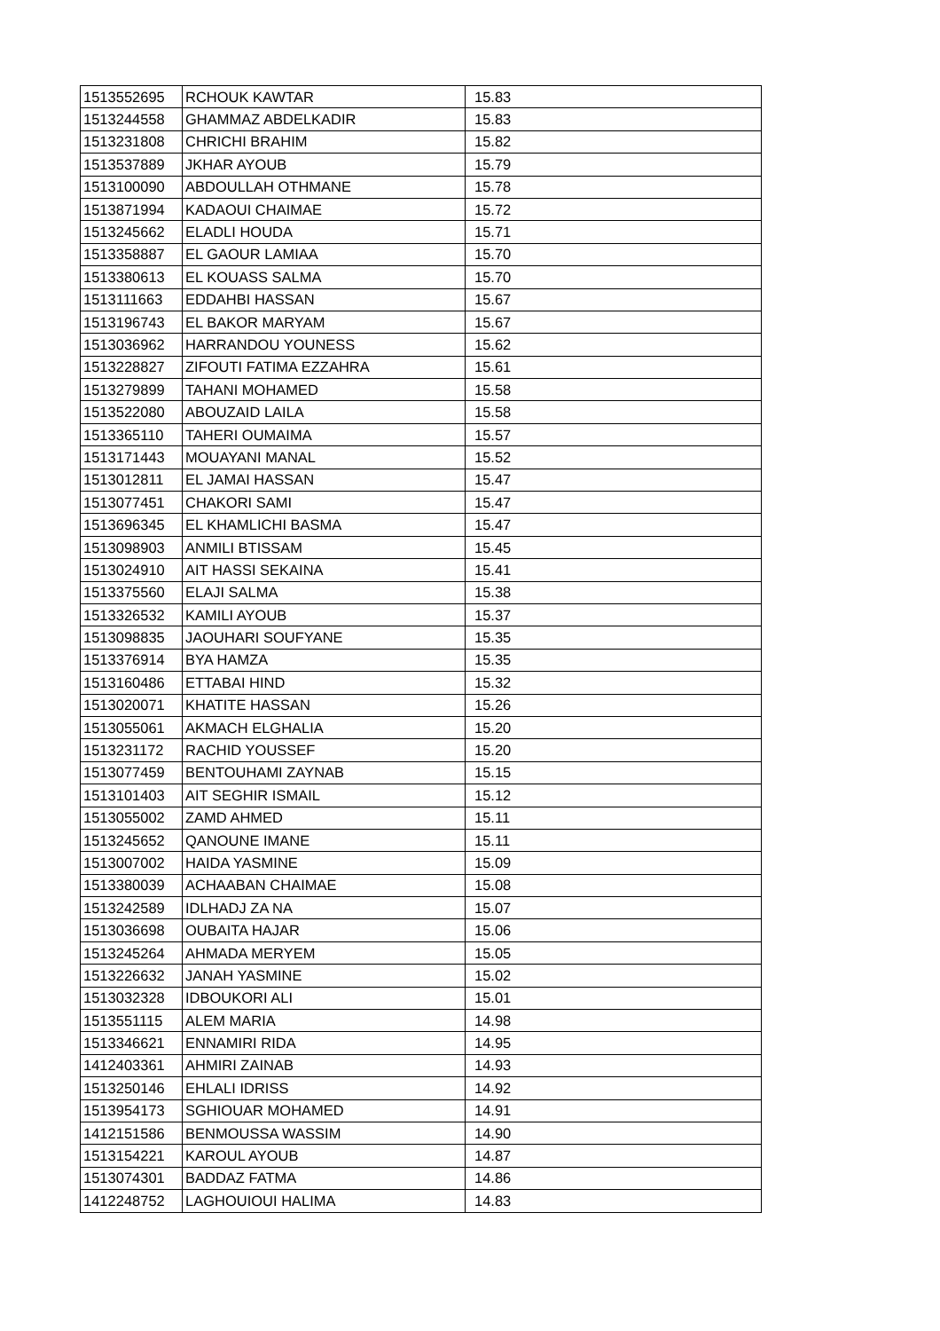| 1513552695 | RCHOUK KAWTAR | 15.83 |
| 1513244558 | GHAMMAZ ABDELKADIR | 15.83 |
| 1513231808 | CHRICHI BRAHIM | 15.82 |
| 1513537889 | JKHAR AYOUB | 15.79 |
| 1513100090 | ABDOULLAH OTHMANE | 15.78 |
| 1513871994 | KADAOUI CHAIMAE | 15.72 |
| 1513245662 | ELADLI HOUDA | 15.71 |
| 1513358887 | EL GAOUR LAMIAA | 15.70 |
| 1513380613 | EL KOUASS SALMA | 15.70 |
| 1513111663 | EDDAHBI HASSAN | 15.67 |
| 1513196743 | EL BAKOR MARYAM | 15.67 |
| 1513036962 | HARRANDOU YOUNESS | 15.62 |
| 1513228827 | ZIFOUTI FATIMA EZZAHRA | 15.61 |
| 1513279899 | TAHANI MOHAMED | 15.58 |
| 1513522080 | ABOUZAID LAILA | 15.58 |
| 1513365110 | TAHERI OUMAIMA | 15.57 |
| 1513171443 | MOUAYANI MANAL | 15.52 |
| 1513012811 | EL JAMAI HASSAN | 15.47 |
| 1513077451 | CHAKORI SAMI | 15.47 |
| 1513696345 | EL KHAMLICHI BASMA | 15.47 |
| 1513098903 | ANMILI BTISSAM | 15.45 |
| 1513024910 | AIT HASSI SEKAINA | 15.41 |
| 1513375560 | ELAJI SALMA | 15.38 |
| 1513326532 | KAMILI AYOUB | 15.37 |
| 1513098835 | JAOUHARI SOUFYANE | 15.35 |
| 1513376914 | BYA HAMZA | 15.35 |
| 1513160486 | ETTABAI HIND | 15.32 |
| 1513020071 | KHATITE HASSAN | 15.26 |
| 1513055061 | AKMACH ELGHALIA | 15.20 |
| 1513231172 | RACHID YOUSSEF | 15.20 |
| 1513077459 | BENTOUHAMI ZAYNAB | 15.15 |
| 1513101403 | AIT SEGHIR ISMAIL | 15.12 |
| 1513055002 | ZAMD AHMED | 15.11 |
| 1513245652 | QANOUNE IMANE | 15.11 |
| 1513007002 | HAIDA YASMINE | 15.09 |
| 1513380039 | ACHAABAN CHAIMAE | 15.08 |
| 1513242589 | IDLHADJ ZA NA | 15.07 |
| 1513036698 | OUBAITA HAJAR | 15.06 |
| 1513245264 | AHMADA MERYEM | 15.05 |
| 1513226632 | JANAH YASMINE | 15.02 |
| 1513032328 | IDBOUKORI ALI | 15.01 |
| 1513551115 | ALEM MARIA | 14.98 |
| 1513346621 | ENNAMIRI RIDA | 14.95 |
| 1412403361 | AHMIRI ZAINAB | 14.93 |
| 1513250146 | EHLALI IDRISS | 14.92 |
| 1513954173 | SGHIOUAR MOHAMED | 14.91 |
| 1412151586 | BENMOUSSA WASSIM | 14.90 |
| 1513154221 | KAROUL AYOUB | 14.87 |
| 1513074301 | BADDAZ FATMA | 14.86 |
| 1412248752 | LAGHOUIOUI HALIMA | 14.83 |